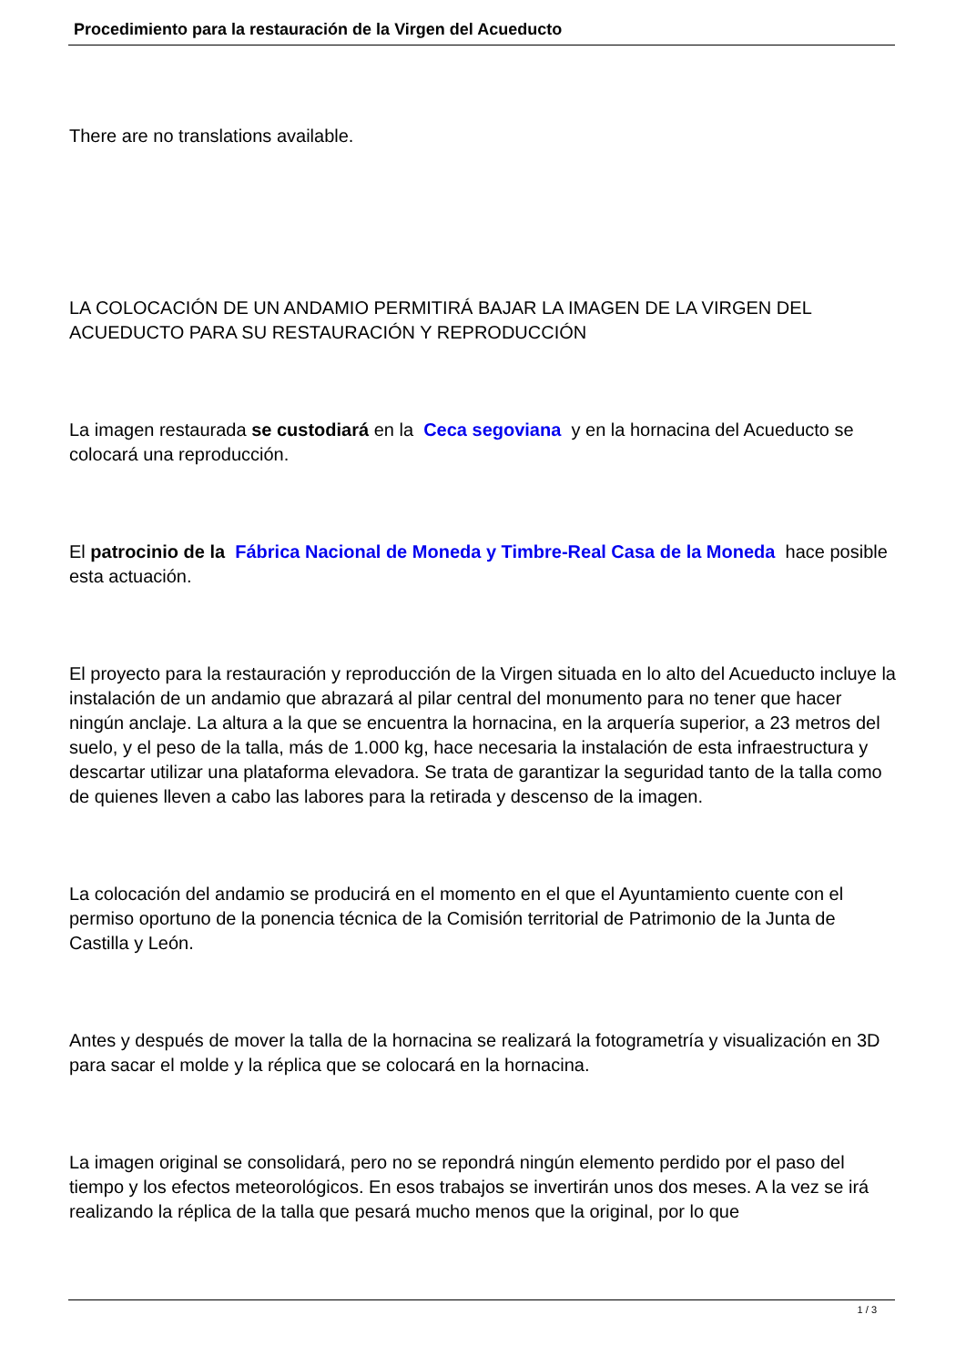Procedimiento para la restauración de la Virgen del Acueducto
There are no translations available.
LA COLOCACIÓN DE UN ANDAMIO PERMITIRÁ BAJAR LA IMAGEN DE LA VIRGEN DEL ACUEDUCTO PARA SU RESTAURACIÓN Y REPRODUCCIÓN
La imagen restaurada se custodiará en la Ceca segoviana y en la hornacina del Acueducto se colocará una reproducción.
El patrocinio de la Fábrica Nacional de Moneda y Timbre-Real Casa de la Moneda hace posible esta actuación.
El proyecto para la restauración y reproducción de la Virgen situada en lo alto del Acueducto incluye la instalación de un andamio que abrazará al pilar central del monumento para no tener que hacer ningún anclaje. La altura a la que se encuentra la hornacina, en la arquería superior, a 23 metros del suelo, y el peso de la talla, más de 1.000 kg, hace necesaria la instalación de esta infraestructura y descartar utilizar una plataforma elevadora. Se trata de garantizar la seguridad tanto de la talla como de quienes lleven a cabo las labores para la retirada y descenso de la imagen.
La colocación del andamio se producirá en el momento en el que el Ayuntamiento cuente con el permiso oportuno de la ponencia técnica de la Comisión territorial de Patrimonio de la Junta de Castilla y León.
Antes y después de mover la talla de la hornacina se realizará la fotogrametría y visualización en 3D para sacar el molde y la réplica que se colocará en la hornacina.
La imagen original se consolidará, pero no se repondrá ningún elemento perdido por el paso del tiempo y los efectos meteorológicos. En esos trabajos se invertirán unos dos meses. A la vez se irá realizando la réplica de la talla que pesará mucho menos que la original, por lo que
1 / 3